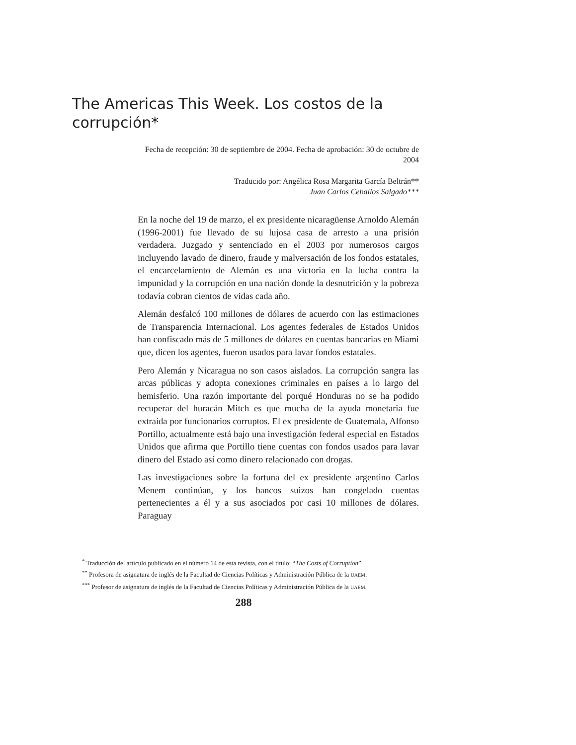The Americas This Week. Los costos de la corrupción*
Fecha de recepción: 30 de septiembre de 2004. Fecha de aprobación: 30 de octubre de 2004
Traducido por: Angélica Rosa Margarita García Beltrán**
Juan Carlos Ceballos Salgado***
En la noche del 19 de marzo, el ex presidente nicaragüense Arnoldo Alemán (1996-2001) fue llevado de su lujosa casa de arresto a una prisión verdadera. Juzgado y sentenciado en el 2003 por numerosos cargos incluyendo lavado de dinero, fraude y malversación de los fondos estatales, el encarcelamiento de Alemán es una victoria en la lucha contra la impunidad y la corrupción en una nación donde la desnutrición y la pobreza todavía cobran cientos de vidas cada año.
Alemán desfalcó 100 millones de dólares de acuerdo con las estimaciones de Transparencia Internacional. Los agentes federales de Estados Unidos han confiscado más de 5 millones de dólares en cuentas bancarias en Miami que, dicen los agentes, fueron usados para lavar fondos estatales.
Pero Alemán y Nicaragua no son casos aislados. La corrupción sangra las arcas públicas y adopta conexiones criminales en países a lo largo del hemisferio. Una razón importante del porqué Honduras no se ha podido recuperar del huracán Mitch es que mucha de la ayuda monetaria fue extraída por funcionarios corruptos. El ex presidente de Guatemala, Alfonso Portillo, actualmente está bajo una investigación federal especial en Estados Unidos que afirma que Portillo tiene cuentas con fondos usados para lavar dinero del Estado así como dinero relacionado con drogas.
Las investigaciones sobre la fortuna del ex presidente argentino Carlos Menem continúan, y los bancos suizos han congelado cuentas pertenecientes a él y a sus asociados por casi 10 millones de dólares. Paraguay
<sup>*</sup> Traducción del artículo publicado en el número 14 de esta revista, con el título: “The Costs of Corruption”.
<sup>**</sup> Profesora de asignatura de inglés de la Facultad de Ciencias Políticas y Administración Pública de la UAEM.
<sup>***</sup> Profesor de asignatura de inglés de la Facultad de Ciencias Políticas y Administración Pública de la UAEM.
288